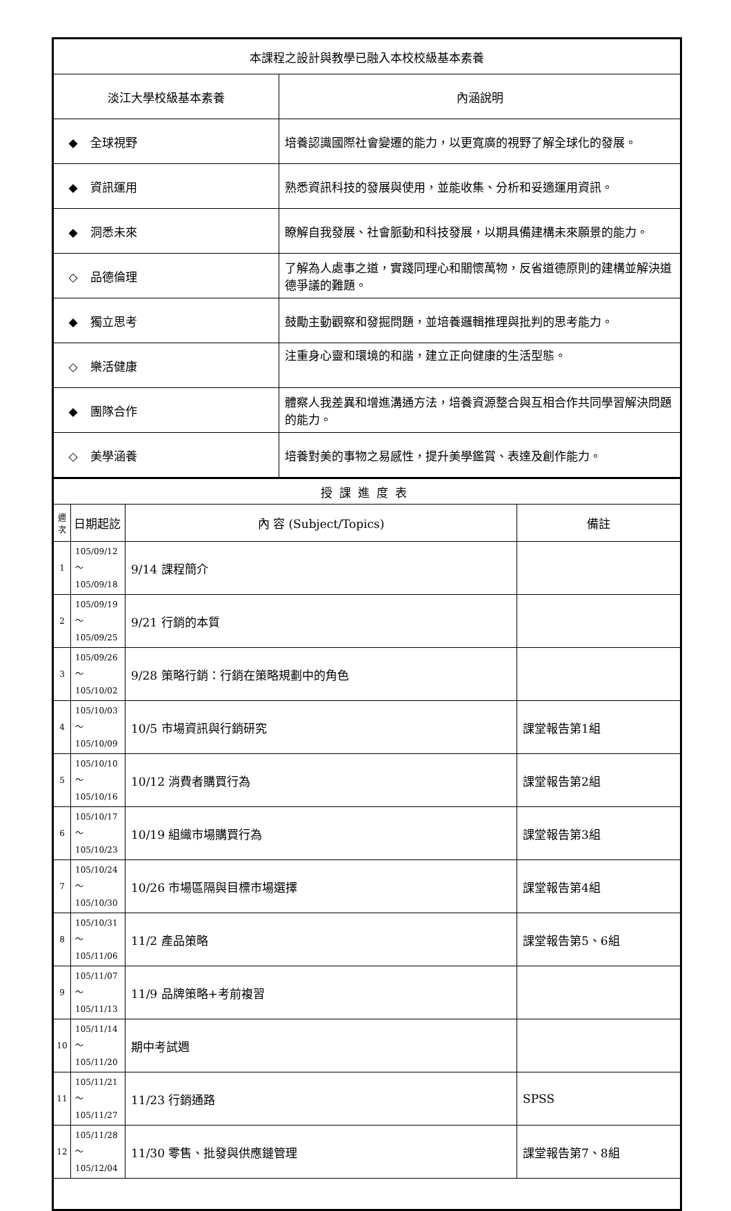| 本課程之設計與教學已融入本校校級基本素養 | |
| 淡江大學校級基本素養 | 內涵說明 |
| ◆ 全球視野 | 培養認識國際社會變遷的能力，以更寬廣的視野了解全球化的發展。 |
| ◆ 資訊運用 | 熟悉資訊科技的發展與使用，並能收集、分析和妥適運用資訊。 |
| ◆ 洞悉未來 | 瞭解自我發展、社會脈動和科技發展，以期具備建構未來願景的能力。 |
| ◇ 品德倫理 | 了解為人處事之道，實踐同理心和關懷萬物，反省道德原則的建構並解決道德爭議的難題。 |
| ◆ 獨立思考 | 鼓勵主動觀察和發掘問題，並培養邏輯推理與批判的思考能力。 |
| ◇ 樂活健康 | 注重身心靈和環境的和諧，建立正向健康的生活型態。 |
| ◆ 團隊合作 | 體察人我差異和增進溝通方法，培養資源整合與互相合作共同學習解決問題的能力。 |
| ◇ 美學涵養 | 培養對美的事物之易感性，提升美學鑑賞、表達及創作能力。 |
| 授課進度表 | | | |
| 週 次 | 日期起訖 | 內 容 (Subject/Topics) | 備註 |
| 1 | 105/09/12～ 105/09/18 | 9/14 課程簡介 | |
| 2 | 105/09/19～ 105/09/25 | 9/21 行銷的本質 | |
| 3 | 105/09/26～ 105/10/02 | 9/28 策略行銷：行銷在策略規劃中的角色 | |
| 4 | 105/10/03～ 105/10/09 | 10/5 市場資訊與行銷研究 | 課堂報告第1組 |
| 5 | 105/10/10～ 105/10/16 | 10/12 消費者購買行為 | 課堂報告第2組 |
| 6 | 105/10/17～ 105/10/23 | 10/19 組織市場購買行為 | 課堂報告第3組 |
| 7 | 105/10/24～ 105/10/30 | 10/26 市場區隔與目標市場選擇 | 課堂報告第4組 |
| 8 | 105/10/31～ 105/11/06 | 11/2 產品策略 | 課堂報告第5、6組 |
| 9 | 105/11/07～ 105/11/13 | 11/9 品牌策略+考前複習 | |
| 10 | 105/11/14～ 105/11/20 | 期中考試週 | |
| 11 | 105/11/21～ 105/11/27 | 11/23 行銷通路 | SPSS |
| 12 | 105/11/28～ 105/12/04 | 11/30 零售、批發與供應鏈管理 | 課堂報告第7、8組 |